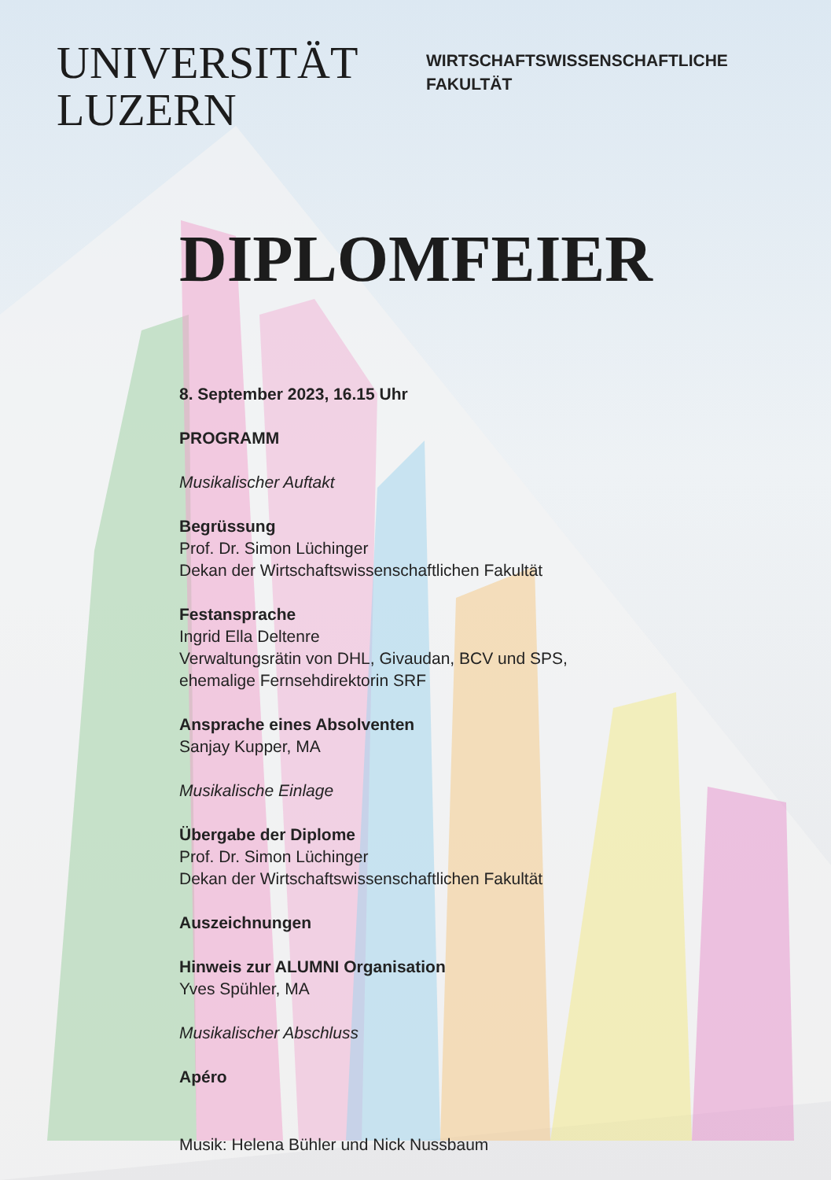UNIVERSITÄT
LUZERN
WIRTSCHAFTSWISSENSCHAFTLICHE
FAKULTÄT
DIPLOMFEIER
8. September 2023, 16.15 Uhr
PROGRAMM
Musikalischer Auftakt
Begrüssung
Prof. Dr. Simon Lüchinger
Dekan der Wirtschaftswissenschaftlichen Fakultät
Festansprache
Ingrid Ella Deltenre
Verwaltungsrätin von DHL, Givaudan, BCV und SPS,
ehemalige Fernsehdirektorin SRF
Ansprache eines Absolventen
Sanjay Kupper, MA
Musikalische Einlage
Übergabe der Diplome
Prof. Dr. Simon Lüchinger
Dekan der Wirtschaftswissenschaftlichen Fakultät
Auszeichnungen
Hinweis zur ALUMNI Organisation
Yves Spühler, MA
Musikalischer Abschluss
Apéro
Musik: Helena Bühler und Nick Nussbaum